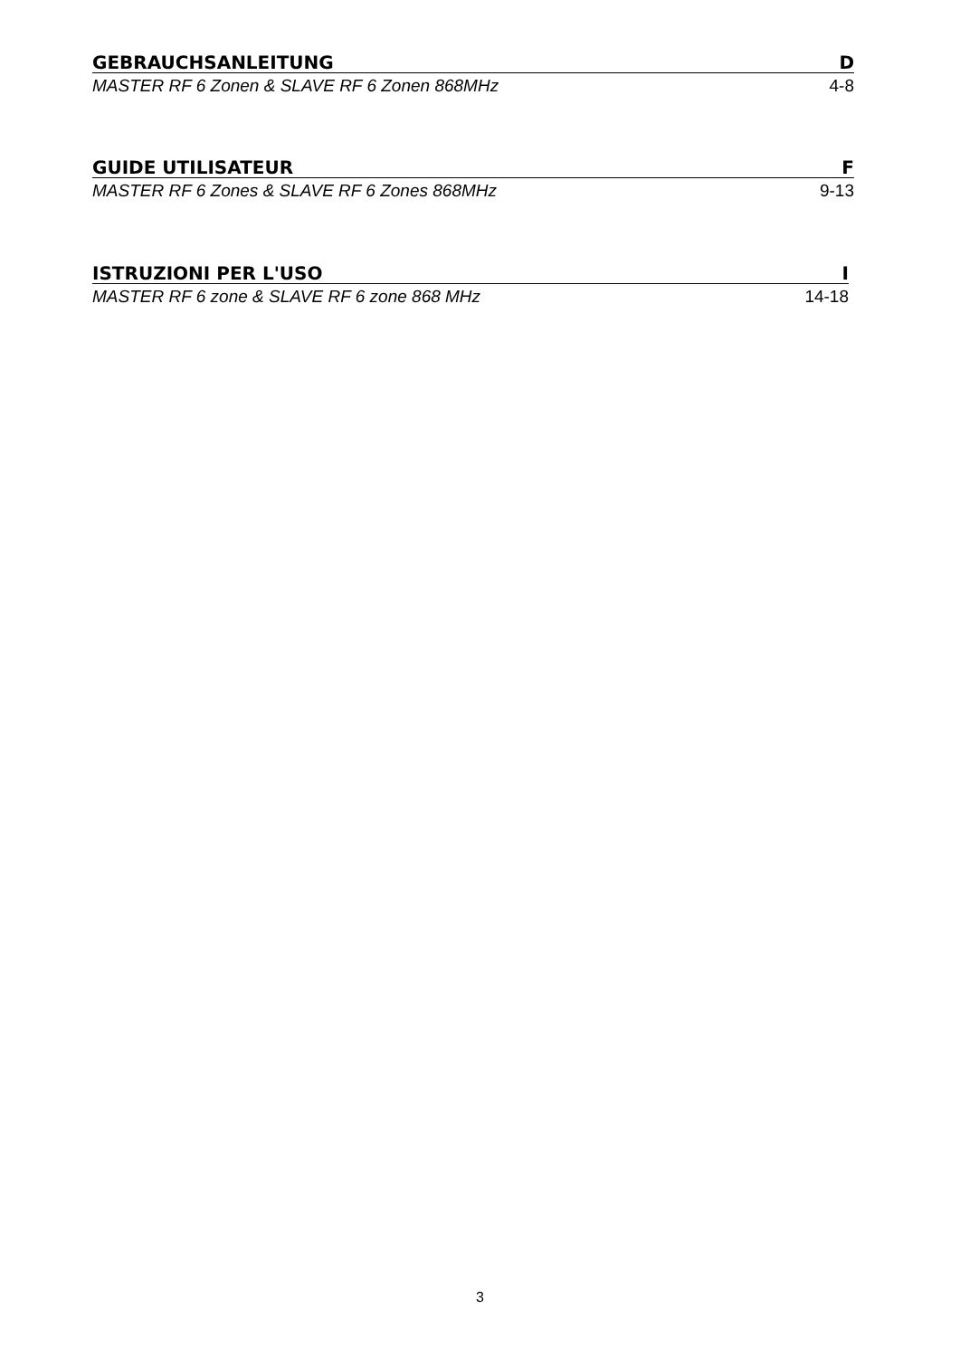GEBRAUCHSANLEITUNG D
MASTER RF 6 Zonen & SLAVE RF 6 Zonen 868MHz 4-8
GUIDE UTILISATEUR F
MASTER RF 6 Zones & SLAVE RF 6 Zones 868MHz 9-13
ISTRUZIONI PER L'USO I
MASTER RF 6 zone & SLAVE RF 6 zone 868 MHz 14-18
3